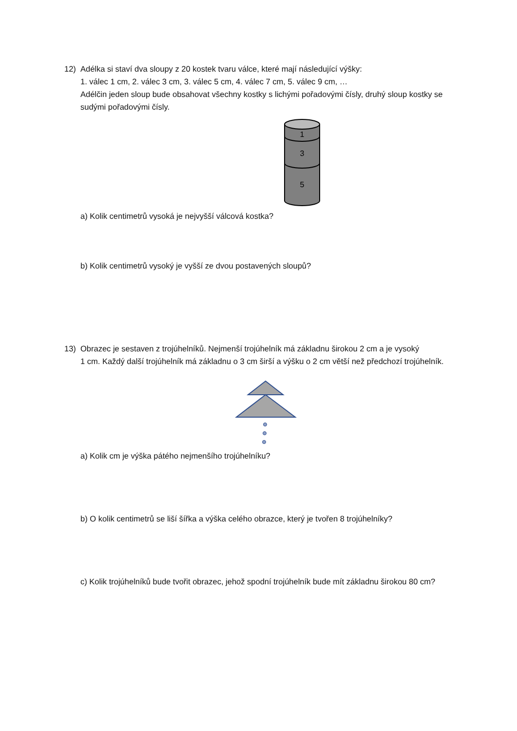12) Adélka si staví dva sloupy z 20 kostek tvaru válce, které mají následující výšky:
1. válec 1 cm, 2. válec 3 cm, 3. válec 5 cm, 4. válec 7 cm, 5. válec 9 cm, …
Adélčin jeden sloup bude obsahovat všechny kostky s lichými pořadovými čísly, druhý sloup kostky se sudými pořadovými čísly.
1
3
5
a) Kolik centimetrů vysoká je nejvyšší válcová kostka?
b) Kolik centimetrů vysoký je vyšší ze dvou postavených sloupů?
13) Obrazec je sestaven z trojúhelníků. Nejmenší trojúhelník má základnu širokou 2 cm a je vysoký
1 cm. Každý další trojúhelník má základnu o 3 cm širší a výšku o 2 cm větší než předchozí trojúhelník.
a) Kolik cm je výška pátého nejmenšího trojúhelníku?
b) O kolik centimetrů se liší šířka a výška celého obrazce, který je tvořen 8 trojúhelníky?
c) Kolik trojúhelníků bude tvořit obrazec, jehož spodní trojúhelník bude mít základnu širokou 80 cm?